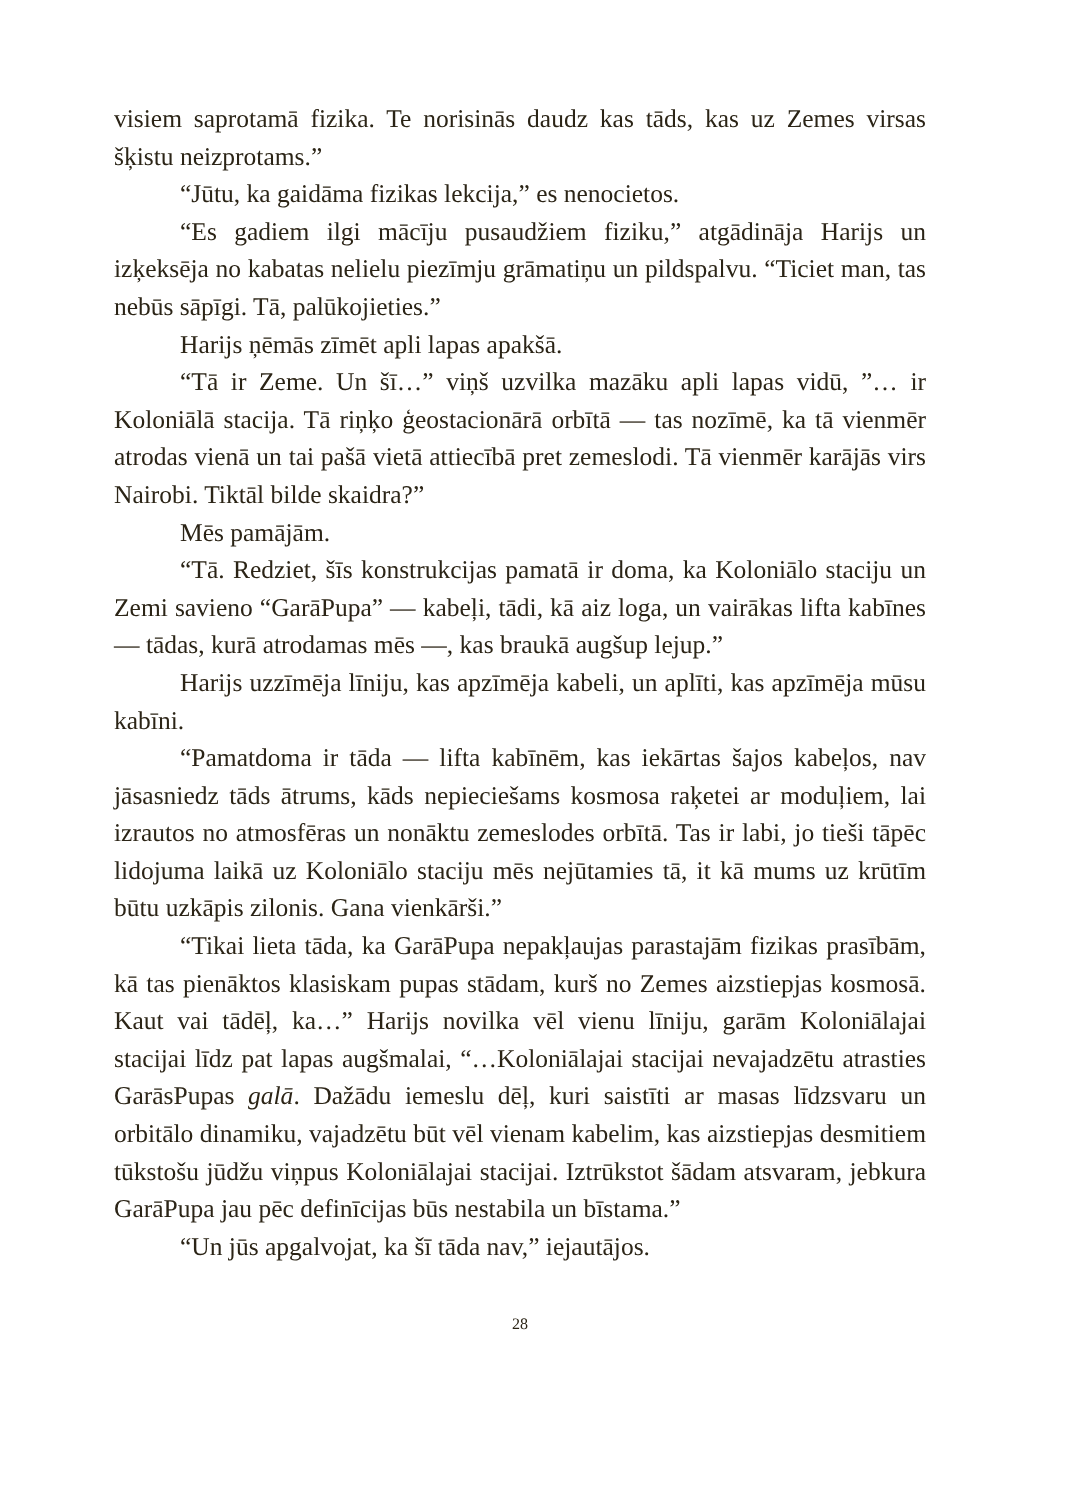visiem saprotamā fizika. Te norisinās daudz kas tāds, kas uz Zemes virsas šķistu neizprotams.”
“Jūtu, ka gaidāma fizikas lekcija,” es nenocietos.
“Es gadiem ilgi mācīju pusaudžiem fiziku,” atgādināja Harijs un izķeksēja no kabatas nelielu piezīmju grāmatiņu un pildspalvu. “Ticiet man, tas nebūs sāpīgi. Tā, palūkojieties.”
Harijs ņēmās zīmēt apli lapas apakšā.
“Tā ir Zeme. Un šī…” viņš uzvilka mazāku apli lapas vidū, ”… ir Koloniālā stacija. Tā riņķo ģeostacionārā orbītā — tas nozīmē, ka tā vienmēr atrodas vienā un tai pašā vietā attiecībā pret zemeslodi. Tā vienmēr karājās virs Nairobi. Tiktāl bilde skaidra?”
Mēs pamājām.
“Tā. Redziet, šīs konstrukcijas pamatā ir doma, ka Koloniālo staciju un Zemi savieno “GarāPupa” — kabeļi, tādi, kā aiz loga, un vairākas lifta kabīnes — tādas, kurā atrodamas mēs —, kas braukā augšup lejup.”
Harijs uzzīmēja līniju, kas apzīmēja kabeli, un aplīti, kas apzīmēja mūsu kabīni.
“Pamatdoma ir tāda — lifta kabīnēm, kas iekārtas šajos kabeļos, nav jāsasniedz tāds ātrums, kāds nepieciešams kosmosa raķetei ar moduļiem, lai izrautos no atmosfēras un nonāktu zemeslodes orbītā. Tas ir labi, jo tieši tāpēc lidojuma laikā uz Koloniālo staciju mēs nejūtamies tā, it kā mums uz krūtīm būtu uzkāpis zilonis. Gana vienkārši.”
“Tikai lieta tāda, ka GarāPupa nepakļaujas parastajām fizikas prasībām, kā tas pienāktos klasiskam pupas stādam, kurš no Zemes aizstiepjas kosmosā. Kaut vai tādēļ, ka…” Harijs novilka vēl vienu līniju, garām Koloniālajai stacijai līdz pat lapas augšmalai, “…Koloniālajai stacijai nevajadzētu atrasties GarāsPupas galā. Dažādu iemeslu dēļ, kuri saistīti ar masas līdzsvaru un orbitālo dinamiku, vajadzētu būt vēl vienam kabelim, kas aizstiepjas desmitiem tūkstošu jūdžu viņpus Koloniālajai stacijai. Iztrūkstot šādam atsvaram, jebkura GarāPupa jau pēc definīcijas būs nestabila un bīstama.”
“Un jūs apgalvojat, ka šī tāda nav,” iejautājos.
28